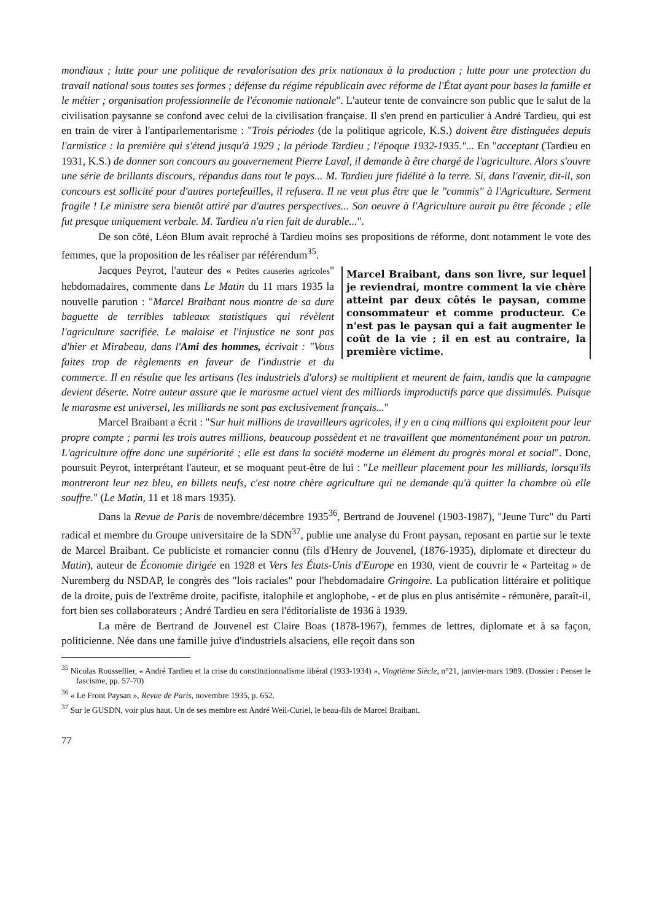mondiaux ; lutte pour une politique de revalorisation des prix nationaux à la production ; lutte pour une protection du travail national sous toutes ses formes ; défense du régime républicain avec réforme de l'État ayant pour bases la famille et le métier ; organisation professionnelle de l'économie nationale". L'auteur tente de convaincre son public que le salut de la civilisation paysanne se confond avec celui de la civilisation française. Il s'en prend en particulier à André Tardieu, qui est en train de virer à l'antiparlementarisme : "Trois périodes (de la politique agricole, K.S.) doivent être distinguées depuis l'armistice : la première qui s'étend jusqu'à 1929 ; la période Tardieu ; l'époque 1932-1935."... En "acceptant (Tardieu en 1931, K.S.) de donner son concours au gouvernement Pierre Laval, il demande à être chargé de l'agriculture. Alors s'ouvre une série de brillants discours, répandus dans tout le pays... M. Tardieu jure fidélité à la terre. Si, dans l'avenir, dit-il, son concours est sollicité pour d'autres portefeuilles, il refusera. Il ne veut plus être que le "commis" à l'Agriculture. Serment fragile ! Le ministre sera bientôt attiré par d'autres perspectives... Son oeuvre à l'Agriculture aurait pu être féconde ; elle fut presque uniquement verbale. M. Tardieu n'a rien fait de durable...".
De son côté, Léon Blum avait reproché à Tardieu moins ses propositions de réforme, dont notamment le vote des femmes, que la proposition de les réaliser par référendum<sup>35</sup>.
Marcel Braibant, dans son livre, sur lequel je reviendrai, montre comment la vie chère atteint par deux côtés le paysan, comme consommateur et comme producteur. Ce n'est pas le paysan qui a fait augmenter le coût de la vie ; il en est au contraire, la première victime.
Jacques Peyrot, l'auteur des « Petites causeries agricoles" hebdomadaires, commente dans Le Matin du 11 mars 1935 la nouvelle parution : "Marcel Braibant nous montre de sa dure baguette de terribles tableaux statistiques qui révèlent l'agriculture sacrifiée. Le malaise et l'injustice ne sont pas d'hier et Mirabeau, dans l'Ami des hommes, écrivait : "Vous faites trop de règlements en faveur de l'industrie et du commerce. Il en résulte que les artisans (les industriels d'alors) se multiplient et meurent de faim, tandis que la campagne devient déserte. Notre auteur assure que le marasme actuel vient des milliards improductifs parce que dissimulés. Puisque le marasme est universel, les milliards ne sont pas exclusivement français..."
Marcel Braibant a écrit : "Sur huit millions de travailleurs agricoles, il y en a cinq millions qui exploitent pour leur propre compte ; parmi les trois autres millions, beaucoup possèdent et ne travaillent que momentanément pour un patron. L'agriculture offre donc une supériorité ; elle est dans la société moderne un élément du progrès moral et social". Donc, poursuit Peyrot, interprétant l'auteur, et se moquant peut-être de lui : "Le meilleur placement pour les milliards, lorsqu'ils montreront leur nez bleu, en billets neufs, c'est notre chère agriculture qui ne demande qu'à quitter la chambre où elle souffre." (Le Matin, 11 et 18 mars 1935).
Dans la Revue de Paris de novembre/décembre 1935<sup>36</sup>, Bertrand de Jouvenel (1903-1987), "Jeune Turc" du Parti radical et membre du Groupe universitaire de la SDN<sup>37</sup>, publie une analyse du Front paysan, reposant en partie sur le texte de Marcel Braibant. Ce publiciste et romancier connu (fils d'Henry de Jouvenel, (1876-1935), diplomate et directeur du Matin), auteur de Économie dirigée en 1928 et Vers les États-Unis d'Europe en 1930, vient de couvrir le « Parteitag » de Nuremberg du NSDAP, le congrès des "lois raciales" pour l'hebdomadaire Gringoire. La publication littéraire et politique de la droite, puis de l'extrême droite, pacifiste, italophile et anglophobe, - et de plus en plus antisémite - rémunère, paraît-il, fort bien ses collaborateurs ; André Tardieu en sera l'éditorialiste de 1936 à 1939.
La mère de Bertrand de Jouvenel est Claire Boas (1878-1967), femmes de lettres, diplomate et à sa façon, politicienne. Née dans une famille juive d'industriels alsaciens, elle reçoit dans son
<sup>35</sup> Nicolas Roussellier, « André Tardieu et la crise du constitutionnalisme libéral (1933-1934) », Vingtième Siècle, n°21, janvier-mars 1989. (Dossier : Penser le fascisme, pp. 57-70)
<sup>36</sup> « Le Front Paysan », Revue de Paris, novembre 1935, p. 652.
<sup>37</sup> Sur le GUSDN, voir plus haut. Un de ses membre est André Weil-Curiel, le beau-fils de Marcel Braibant.
77